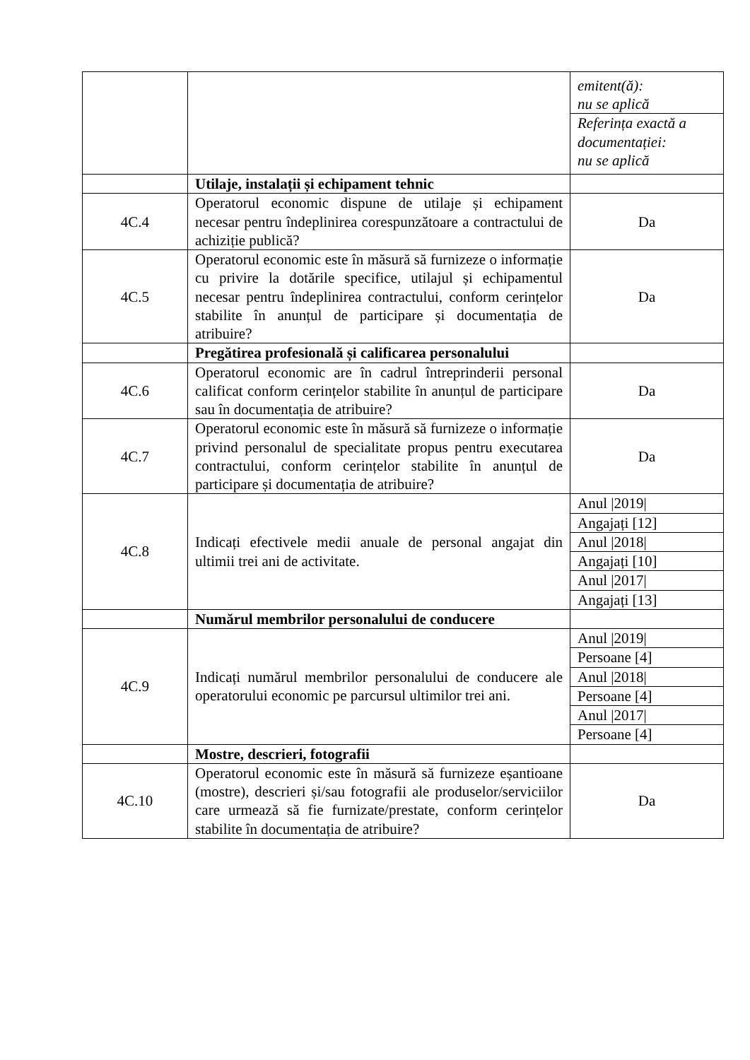| | | / emitent(ă): nu se aplică / / Referința exactă a documentației: nu se aplică / |
| | Utilaje, instalații și echipament tehnic | |
| 4C.4 | Operatorul economic dispune de utilaje și echipament necesar pentru îndeplinirea corespunzătoare a contractului de achiziție publică? | Da |
| 4C.5 | Operatorul economic este în măsură să furnizeze o informație cu privire la dotările specifice, utilajul și echipamentul necesar pentru îndeplinirea contractului, conform cerințelor stabilite în anunțul de participare și documentația de atribuire? | Da |
| | Pregătirea profesională și calificarea personalului | |
| 4C.6 | Operatorul economic are în cadrul întreprinderii personal calificat conform cerințelor stabilite în anunțul de participare sau în documentația de atribuire? | Da |
| 4C.7 | Operatorul economic este în măsură să furnizeze o informație privind personalul de specialitate propus pentru executarea contractului, conform cerințelor stabilite în anunțul de participare și documentația de atribuire? | Da |
| 4C.8 | Indicați efectivele medii anuale de personal angajat din ultimii trei ani de activitate. | / Anul /2019/ / / Angajați [12] / / Anul /2018/ / / Angajați [10] / / Anul /2017/ / / Angajați [13] / |
| | Numărul membrilor personalului de conducere | |
| 4C.9 | Indicați numărul membrilor personalului de conducere ale operatorului economic pe parcursul ultimilor trei ani. | / Anul /2019/ / / Persoane [4] / / Anul /2018/ / / Persoane [4] / / Anul /2017/ / / Persoane [4] / |
| | Mostre, descrieri, fotografii | |
| 4C.10 | Operatorul economic este în măsură să furnizeze eșantioane (mostre), descrieri și/sau fotografii ale produselor/serviciilor care urmează să fie furnizate/prestate, conform cerințelor stabilite în documentația de atribuire? | Da |